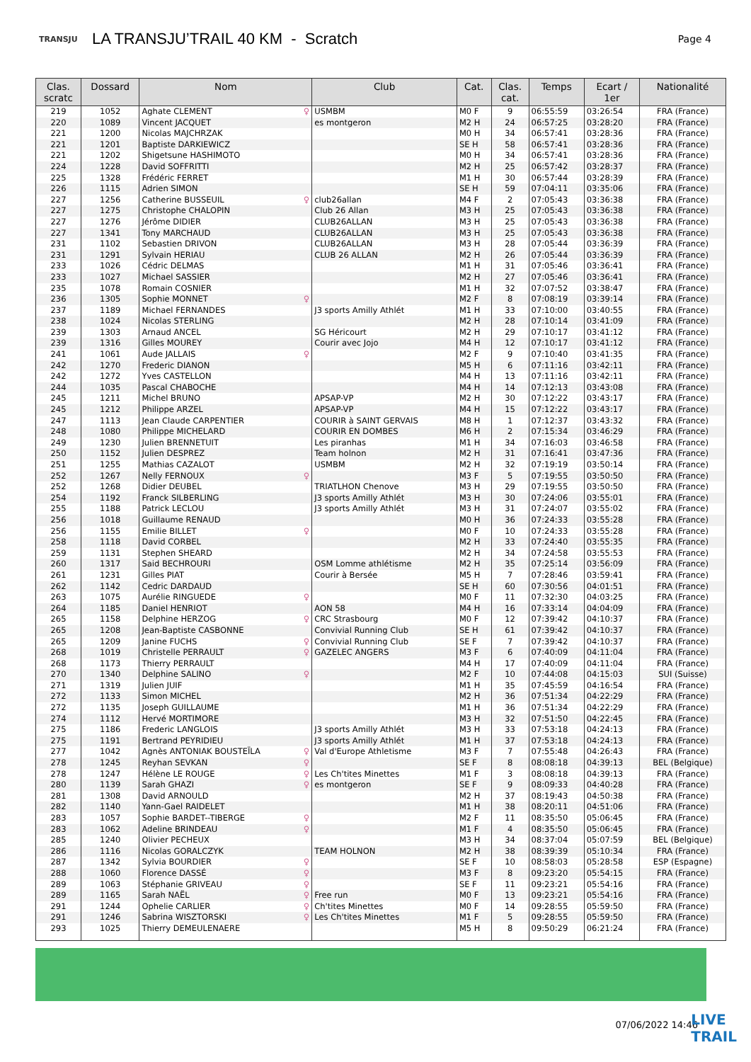TRANSJU
LA TRANSJU’TRAIL 40 KM - Scratch
Page 4
| Clas. scratc | Dossard | Nom | Club | Cat. | Clas. cat. | Temps | Ecart / 1er | Nationalité |
| --- | --- | --- | --- | --- | --- | --- | --- | --- |
| 219 | 1052 | Aghate CLEMENT ♀ | USMBM | M0 F | 9 | 06:55:59 | 03:26:54 | FRA (France) |
| 220 | 1089 | Vincent JACQUET | es montgeron | M2 H | 24 | 06:57:25 | 03:28:20 | FRA (France) |
| 221 | 1200 | Nicolas MAJCHRZAK | | M0 H | 34 | 06:57:41 | 03:28:36 | FRA (France) |
| 221 | 1201 | Baptiste DARKIEWICZ | | SE H | 58 | 06:57:41 | 03:28:36 | FRA (France) |
| 221 | 1202 | Shigetsune HASHIMOTO | | M0 H | 34 | 06:57:41 | 03:28:36 | FRA (France) |
| 224 | 1228 | David SOFFRITTI | | M2 H | 25 | 06:57:42 | 03:28:37 | FRA (France) |
| 225 | 1328 | Frédéric FERRET | | M1 H | 30 | 06:57:44 | 03:28:39 | FRA (France) |
| 226 | 1115 | Adrien SIMON | | SE H | 59 | 07:04:11 | 03:35:06 | FRA (France) |
| 227 | 1256 | Catherine BUSSEUIL ♀ | club26allan | M4 F | 2 | 07:05:43 | 03:36:38 | FRA (France) |
| 227 | 1275 | Christophe CHALOPIN | Club 26 Allan | M3 H | 25 | 07:05:43 | 03:36:38 | FRA (France) |
| 227 | 1276 | Jérôme DIDIER | CLUB26ALLAN | M3 H | 25 | 07:05:43 | 03:36:38 | FRA (France) |
| 227 | 1341 | Tony MARCHAUD | CLUB26ALLAN | M3 H | 25 | 07:05:43 | 03:36:38 | FRA (France) |
| 231 | 1102 | Sebastien DRIVON | CLUB26ALLAN | M3 H | 28 | 07:05:44 | 03:36:39 | FRA (France) |
| 231 | 1291 | Sylvain HERIAU | CLUB 26 ALLAN | M2 H | 26 | 07:05:44 | 03:36:39 | FRA (France) |
| 233 | 1026 | Cédric DELMAS | | M1 H | 31 | 07:05:46 | 03:36:41 | FRA (France) |
| 233 | 1027 | Michael SASSIER | | M2 H | 27 | 07:05:46 | 03:36:41 | FRA (France) |
| 235 | 1078 | Romain COSNIER | | M1 H | 32 | 07:07:52 | 03:38:47 | FRA (France) |
| 236 | 1305 | Sophie MONNET ♀ | | M2 F | 8 | 07:08:19 | 03:39:14 | FRA (France) |
| 237 | 1189 | Michael FERNANDES | J3 sports Amilly Athlét | M1 H | 33 | 07:10:00 | 03:40:55 | FRA (France) |
| 238 | 1024 | Nicolas STERLING | | M2 H | 28 | 07:10:14 | 03:41:09 | FRA (France) |
| 239 | 1303 | Arnaud ANCEL | SG Héricourt | M2 H | 29 | 07:10:17 | 03:41:12 | FRA (France) |
| 239 | 1316 | Gilles MOUREY | Courir avec Jojo | M4 H | 12 | 07:10:17 | 03:41:12 | FRA (France) |
| 241 | 1061 | Aude JALLAIS ♀ | | M2 F | 9 | 07:10:40 | 03:41:35 | FRA (France) |
| 242 | 1270 | Frederic DIANON | | M5 H | 6 | 07:11:16 | 03:42:11 | FRA (France) |
| 242 | 1272 | Yves CASTELLON | | M4 H | 13 | 07:11:16 | 03:42:11 | FRA (France) |
| 244 | 1035 | Pascal CHABOCHE | | M4 H | 14 | 07:12:13 | 03:43:08 | FRA (France) |
| 245 | 1211 | Michel BRUNO | APSAP-VP | M2 H | 30 | 07:12:22 | 03:43:17 | FRA (France) |
| 245 | 1212 | Philippe ARZEL | APSAP-VP | M4 H | 15 | 07:12:22 | 03:43:17 | FRA (France) |
| 247 | 1113 | Jean Claude CARPENTIER | COURIR à SAINT GERVAIS | M8 H | 1 | 07:12:37 | 03:43:32 | FRA (France) |
| 248 | 1080 | Philippe MICHELARD | COURIR EN DOMBES | M6 H | 2 | 07:15:34 | 03:46:29 | FRA (France) |
| 249 | 1230 | Julien BRENNETUIT | Les piranhas | M1 H | 34 | 07:16:03 | 03:46:58 | FRA (France) |
| 250 | 1152 | Julien DESPREZ | Team holnon | M2 H | 31 | 07:16:41 | 03:47:36 | FRA (France) |
| 251 | 1255 | Mathias CAZALOT | USMBM | M2 H | 32 | 07:19:19 | 03:50:14 | FRA (France) |
| 252 | 1267 | Nelly FERNOUX ♀ | | M3 F | 5 | 07:19:55 | 03:50:50 | FRA (France) |
| 252 | 1268 | Didier DEUBEL | TRIATLHON Chenove | M3 H | 29 | 07:19:55 | 03:50:50 | FRA (France) |
| 254 | 1192 | Franck SILBERLING | J3 sports Amilly Athlét | M3 H | 30 | 07:24:06 | 03:55:01 | FRA (France) |
| 255 | 1188 | Patrick LECLOU | J3 sports Amilly Athlét | M3 H | 31 | 07:24:07 | 03:55:02 | FRA (France) |
| 256 | 1018 | Guillaume RENAUD | | M0 H | 36 | 07:24:33 | 03:55:28 | FRA (France) |
| 256 | 1155 | Emilie BILLET ♀ | | M0 F | 10 | 07:24:33 | 03:55:28 | FRA (France) |
| 258 | 1118 | David CORBEL | | M2 H | 33 | 07:24:40 | 03:55:35 | FRA (France) |
| 259 | 1131 | Stephen SHEARD | | M2 H | 34 | 07:24:58 | 03:55:53 | FRA (France) |
| 260 | 1317 | Said BECHROURI | OSM Lomme athlétisme | M2 H | 35 | 07:25:14 | 03:56:09 | FRA (France) |
| 261 | 1231 | Gilles PIAT | Courir à Bersée | M5 H | 7 | 07:28:46 | 03:59:41 | FRA (France) |
| 262 | 1142 | Cedric DARDAUD | | SE H | 60 | 07:30:56 | 04:01:51 | FRA (France) |
| 263 | 1075 | Aurélie RINGUEDE ♀ | | M0 F | 11 | 07:32:30 | 04:03:25 | FRA (France) |
| 264 | 1185 | Daniel HENRIOT | AON 58 | M4 H | 16 | 07:33:14 | 04:04:09 | FRA (France) |
| 265 | 1158 | Delphine HERZOG ♀ | CRC Strasbourg | M0 F | 12 | 07:39:42 | 04:10:37 | FRA (France) |
| 265 | 1208 | Jean-Baptiste CASBONNE | Convivial Running Club | SE H | 61 | 07:39:42 | 04:10:37 | FRA (France) |
| 265 | 1209 | Janine FUCHS ♀ | Convivial Running Club | SE F | 7 | 07:39:42 | 04:10:37 | FRA (France) |
| 268 | 1019 | Christelle PERRAULT ♀ | GAZELEC ANGERS | M3 F | 6 | 07:40:09 | 04:11:04 | FRA (France) |
| 268 | 1173 | Thierry PERRAULT | | M4 H | 17 | 07:40:09 | 04:11:04 | FRA (France) |
| 270 | 1340 | Delphine SALINO ♀ | | M2 F | 10 | 07:44:08 | 04:15:03 | SUI (Suisse) |
| 271 | 1319 | Julien JUIF | | M1 H | 35 | 07:45:59 | 04:16:54 | FRA (France) |
| 272 | 1133 | Simon MICHEL | | M2 H | 36 | 07:51:34 | 04:22:29 | FRA (France) |
| 272 | 1135 | Joseph GUILLAUME | | M1 H | 36 | 07:51:34 | 04:22:29 | FRA (France) |
| 274 | 1112 | Hervé MORTIMORE | | M3 H | 32 | 07:51:50 | 04:22:45 | FRA (France) |
| 275 | 1186 | Frederic LANGLOIS | J3 sports Amilly Athlét | M3 H | 33 | 07:53:18 | 04:24:13 | FRA (France) |
| 275 | 1191 | Bertrand PEYRIDIEU | J3 sports Amilly Athlét | M1 H | 37 | 07:53:18 | 04:24:13 | FRA (France) |
| 277 | 1042 | Agnès ANTONIAK BOUSTEÏLA ♀ | Val d'Europe Athletisme | M3 F | 7 | 07:55:48 | 04:26:43 | FRA (France) |
| 278 | 1245 | Reyhan SEVKAN ♀ | | SE F | 8 | 08:08:18 | 04:39:13 | BEL (Belgique) |
| 278 | 1247 | Hélène LE ROUGE ♀ | Les Ch'tites Minettes | M1 F | 3 | 08:08:18 | 04:39:13 | FRA (France) |
| 280 | 1139 | Sarah GHAZI ♀ | es montgeron | SE F | 9 | 08:09:33 | 04:40:28 | FRA (France) |
| 281 | 1308 | David ARNOULD | | M2 H | 37 | 08:19:43 | 04:50:38 | FRA (France) |
| 282 | 1140 | Yann-Gael RAIDELET | | M1 H | 38 | 08:20:11 | 04:51:06 | FRA (France) |
| 283 | 1057 | Sophie BARDET--TIBERGE ♀ | | M2 F | 11 | 08:35:50 | 05:06:45 | FRA (France) |
| 283 | 1062 | Adeline BRINDEAU ♀ | | M1 F | 4 | 08:35:50 | 05:06:45 | FRA (France) |
| 285 | 1240 | Olivier PECHEUX | | M3 H | 34 | 08:37:04 | 05:07:59 | BEL (Belgique) |
| 286 | 1116 | Nicolas GORALCZYK | TEAM HOLNON | M2 H | 38 | 08:39:39 | 05:10:34 | FRA (France) |
| 287 | 1342 | Sylvia BOURDIER ♀ | | SE F | 10 | 08:58:03 | 05:28:58 | ESP (Espagne) |
| 288 | 1060 | Florence DASSÉ ♀ | | M3 F | 8 | 09:23:20 | 05:54:15 | FRA (France) |
| 289 | 1063 | Stéphanie GRIVEAU ♀ | | SE F | 11 | 09:23:21 | 05:54:16 | FRA (France) |
| 289 | 1165 | Sarah NAËL ♀ | Free run | M0 F | 13 | 09:23:21 | 05:54:16 | FRA (France) |
| 291 | 1244 | Ophelie CARLIER ♀ | Ch'tites Minettes | M0 F | 14 | 09:28:55 | 05:59:50 | FRA (France) |
| 291 | 1246 | Sabrina WISZTORSKI ♀ | Les Ch'tites Minettes | M1 F | 5 | 09:28:55 | 05:59:50 | FRA (France) |
| 293 | 1025 | Thierry DEMEULENAERE | | M5 H | 8 | 09:50:29 | 06:21:24 | FRA (France) |
07/06/2022 14:46
LIVE
TRAIL